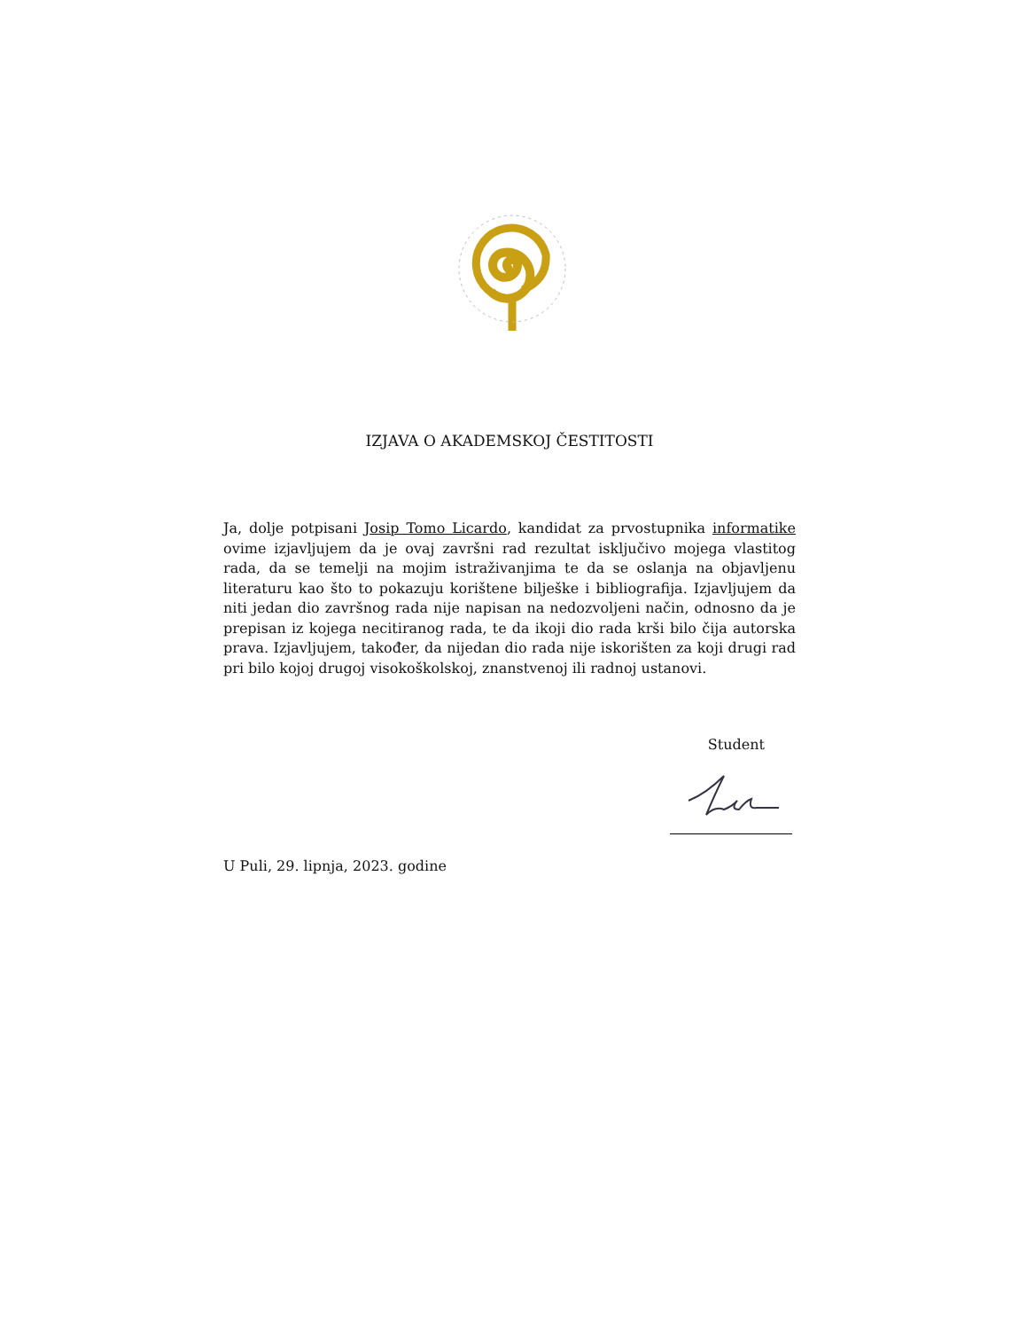IZJAVA O AKADEMSKOJ ČESTITOSTI
Ja, dolje potpisani Josip Tomo Licardo, kandidat za prvostupnika informatike ovime izjavljujem da je ovaj završni rad rezultat isključivo mojega vlastitog rada, da se temelji na mojim istraživanjima te da se oslanja na objavljenu literaturu kao što to pokazuju korištene bilješke i bibliografija. Izjavljujem da niti jedan dio završnog rada nije napisan na nedozvoljeni način, odnosno da je prepisan iz kojega necitiranog rada, te da ikoji dio rada krši bilo čija autorska prava. Izjavljujem, također, da nijedan dio rada nije iskorišten za koji drugi rad pri bilo kojoj drugoj visokoškolskoj, znanstvenoj ili radnoj ustanovi.
Student
U Puli, 29. lipnja, 2023. godine